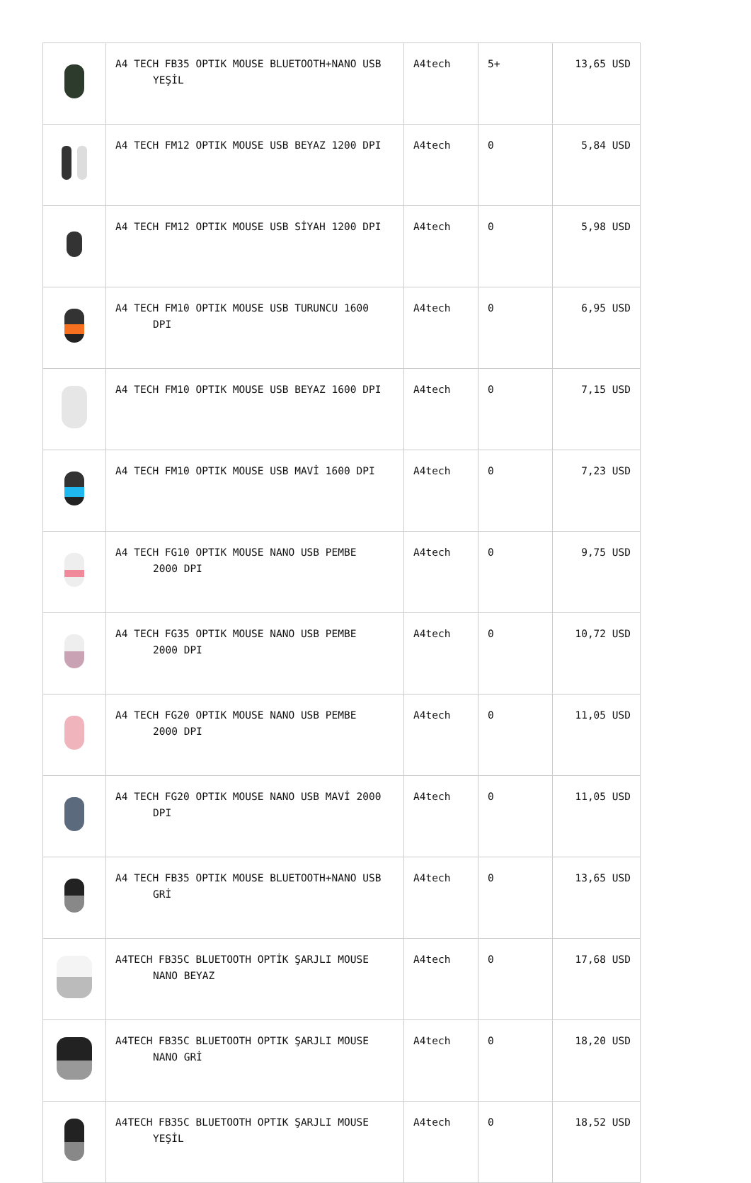| | A4 TECH FB35 OPTIK MOUSE BLUETOOTH+NANO USB YEŞİL | A4tech | 5+ | 13,65 USD |
| | A4 TECH FM12 OPTIK MOUSE USB BEYAZ 1200 DPI | A4tech | 0 | 5,84 USD |
| | A4 TECH FM12 OPTIK MOUSE USB SİYAH 1200 DPI | A4tech | 0 | 5,98 USD |
| | A4 TECH FM10 OPTIK MOUSE USB TURUNCU 1600 DPI | A4tech | 0 | 6,95 USD |
| | A4 TECH FM10 OPTIK MOUSE USB BEYAZ 1600 DPI | A4tech | 0 | 7,15 USD |
| | A4 TECH FM10 OPTIK MOUSE USB MAVİ 1600 DPI | A4tech | 0 | 7,23 USD |
| | A4 TECH FG10 OPTIK MOUSE NANO USB PEMBE 2000 DPI | A4tech | 0 | 9,75 USD |
| | A4 TECH FG35 OPTIK MOUSE NANO USB PEMBE 2000 DPI | A4tech | 0 | 10,72 USD |
| | A4 TECH FG20 OPTIK MOUSE NANO USB PEMBE 2000 DPI | A4tech | 0 | 11,05 USD |
| | A4 TECH FG20 OPTIK MOUSE NANO USB MAVİ 2000 DPI | A4tech | 0 | 11,05 USD |
| | A4 TECH FB35 OPTIK MOUSE BLUETOOTH+NANO USB GRİ | A4tech | 0 | 13,65 USD |
| | A4TECH FB35C BLUETOOTH OPTİK ŞARJLI MOUSE NANO BEYAZ | A4tech | 0 | 17,68 USD |
| | A4TECH FB35C BLUETOOTH OPTIK ŞARJLI MOUSE NANO GRİ | A4tech | 0 | 18,20 USD |
| | A4TECH FB35C BLUETOOTH OPTIK ŞARJLI MOUSE YEŞİL | A4tech | 0 | 18,52 USD |